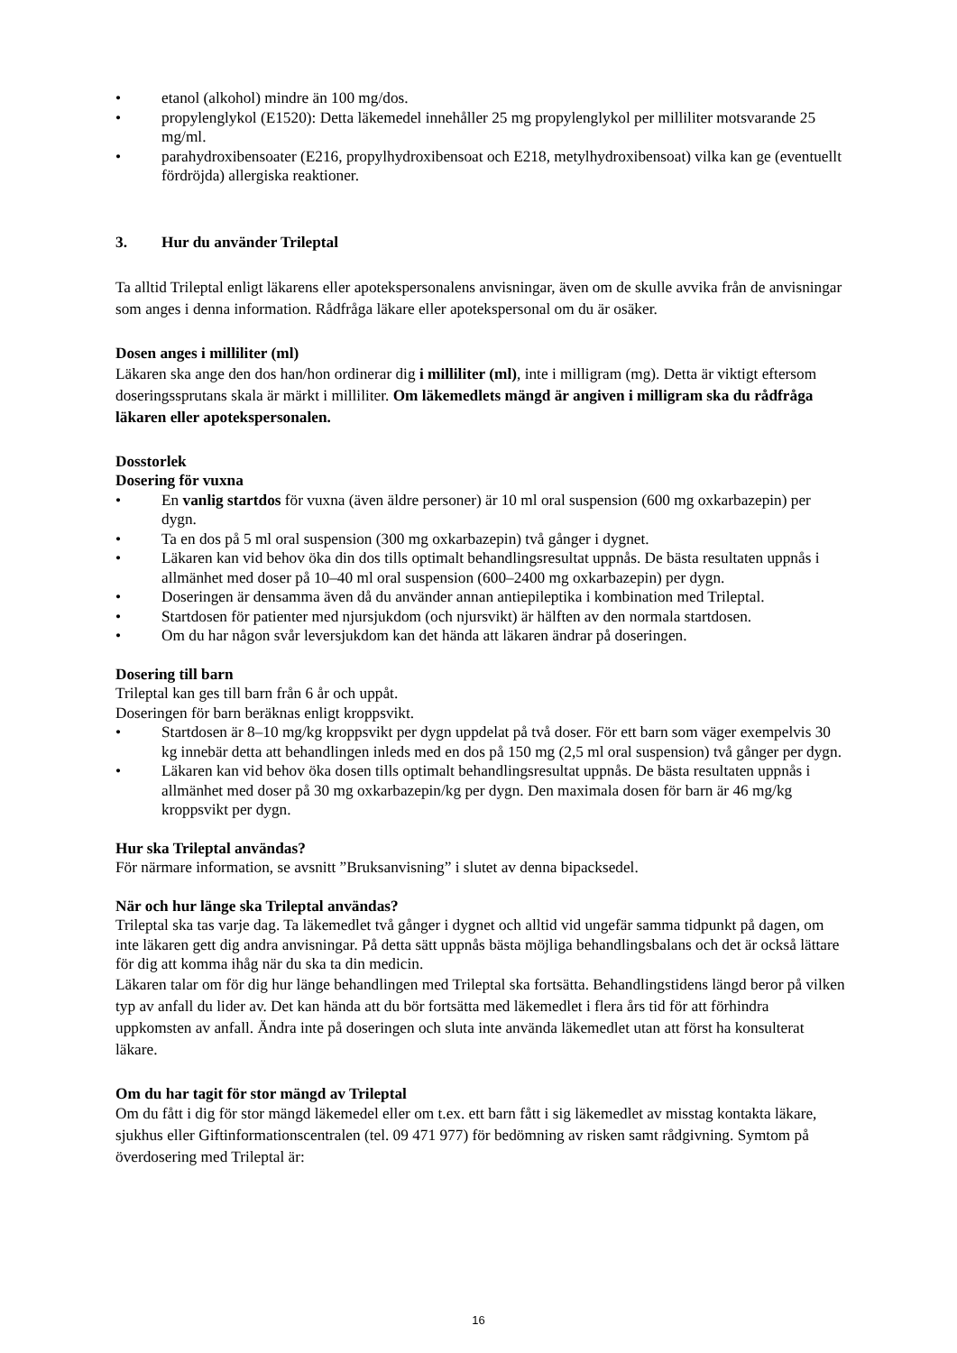• etanol (alkohol) mindre än 100 mg/dos.
• propylenglykol (E1520): Detta läkemedel innehåller 25 mg propylenglykol per milliliter motsvarande 25 mg/ml.
• parahydroxibensoater (E216, propylhydroxibensoat och E218, metylhydroxibensoat) vilka kan ge (eventuellt fördröjda) allergiska reaktioner.
3. Hur du använder Trileptal
Ta alltid Trileptal enligt läkarens eller apotekspersonalens anvisningar, även om de skulle avvika från de anvisningar som anges i denna information. Rådfråga läkare eller apotekspersonal om du är osäker.
Dosen anges i milliliter (ml)
Läkaren ska ange den dos han/hon ordinerar dig i milliliter (ml), inte i milligram (mg). Detta är viktigt eftersom doseringssprutans skala är märkt i milliliter. Om läkemedlets mängd är angiven i milligram ska du rådfråga läkaren eller apotekspersonalen.
Dosstorlek
Dosering för vuxna
• En vanlig startdos för vuxna (även äldre personer) är 10 ml oral suspension (600 mg oxkarbazepin) per dygn.
• Ta en dos på 5 ml oral suspension (300 mg oxkarbazepin) två gånger i dygnet.
• Läkaren kan vid behov öka din dos tills optimalt behandlingsresultat uppnås. De bästa resultaten uppnås i allmänhet med doser på 10–40 ml oral suspension (600–2400 mg oxkarbazepin) per dygn.
• Doseringen är densamma även då du använder annan antiepileptika i kombination med Trileptal.
• Startdosen för patienter med njursjukdom (och njursvikt) är hälften av den normala startdosen.
• Om du har någon svår leversjukdom kan det hända att läkaren ändrar på doseringen.
Dosering till barn
Trileptal kan ges till barn från 6 år och uppåt.
Doseringen för barn beräknas enligt kroppsvikt.
• Startdosen är 8–10 mg/kg kroppsvikt per dygn uppdelat på två doser. För ett barn som väger exempelvis 30 kg innebär detta att behandlingen inleds med en dos på 150 mg (2,5 ml oral suspension) två gånger per dygn.
• Läkaren kan vid behov öka dosen tills optimalt behandlingsresultat uppnås. De bästa resultaten uppnås i allmänhet med doser på 30 mg oxkarbazepin/kg per dygn. Den maximala dosen för barn är 46 mg/kg kroppsvikt per dygn.
Hur ska Trileptal användas?
För närmare information, se avsnitt ”Bruksanvisning” i slutet av denna bipacksedel.
När och hur länge ska Trileptal användas?
Trileptal ska tas varje dag. Ta läkemedlet två gånger i dygnet och alltid vid ungefär samma tidpunkt på dagen, om inte läkaren gett dig andra anvisningar. På detta sätt uppnås bästa möjliga behandlingsbalans och det är också lättare för dig att komma ihåg när du ska ta din medicin.
Läkaren talar om för dig hur länge behandlingen med Trileptal ska fortsätta. Behandlingstidens längd beror på vilken typ av anfall du lider av. Det kan hända att du bör fortsätta med läkemedlet i flera års tid för att förhindra uppkomsten av anfall. Ändra inte på doseringen och sluta inte använda läkemedlet utan att först ha konsulterat läkare.
Om du har tagit för stor mängd av Trileptal
Om du fått i dig för stor mängd läkemedel eller om t.ex. ett barn fått i sig läkemedlet av misstag kontakta läkare, sjukhus eller Giftinformationscentralen (tel. 09 471 977) för bedömning av risken samt rådgivning. Symtom på överdosering med Trileptal är:
16